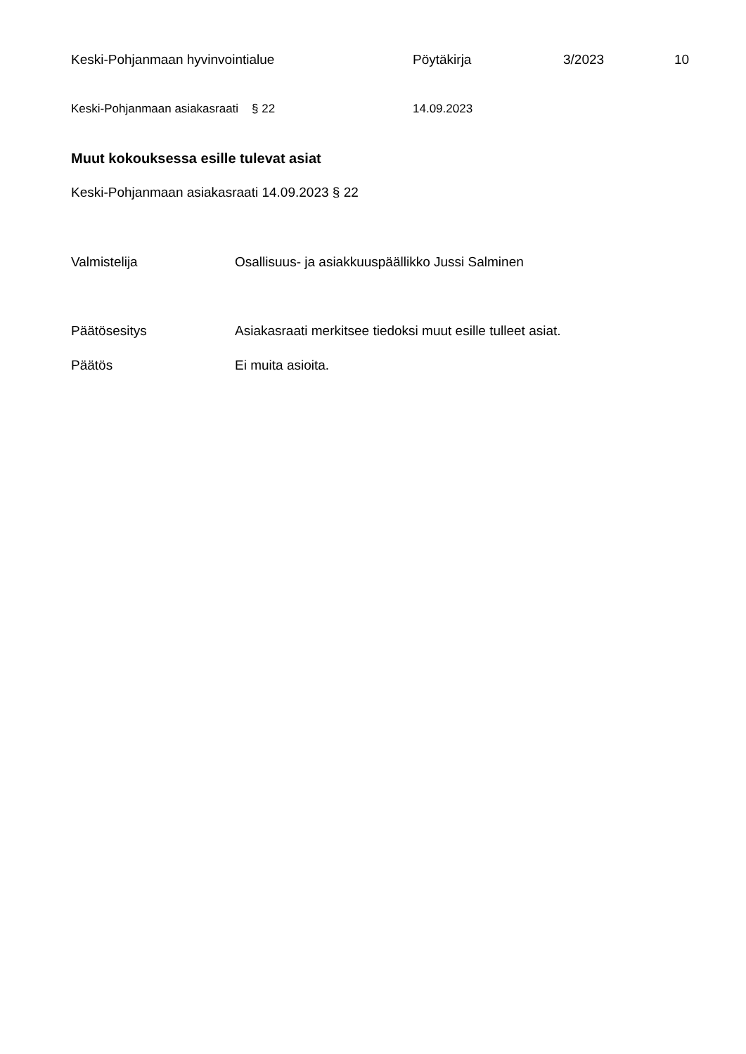Keski-Pohjanmaan hyvinvointialue Pöytäkirja 3/2023 10
Keski-Pohjanmaan asiakasraati § 22 14.09.2023
Muut kokouksessa esille tulevat asiat
Keski-Pohjanmaan asiakasraati 14.09.2023 § 22
Valmistelija Osallisuus- ja asiakkuuspäällikko Jussi Salminen
Päätösesitys Asiakasraati merkitsee tiedoksi muut esille tulleet asiat.
Päätös Ei muita asioita.